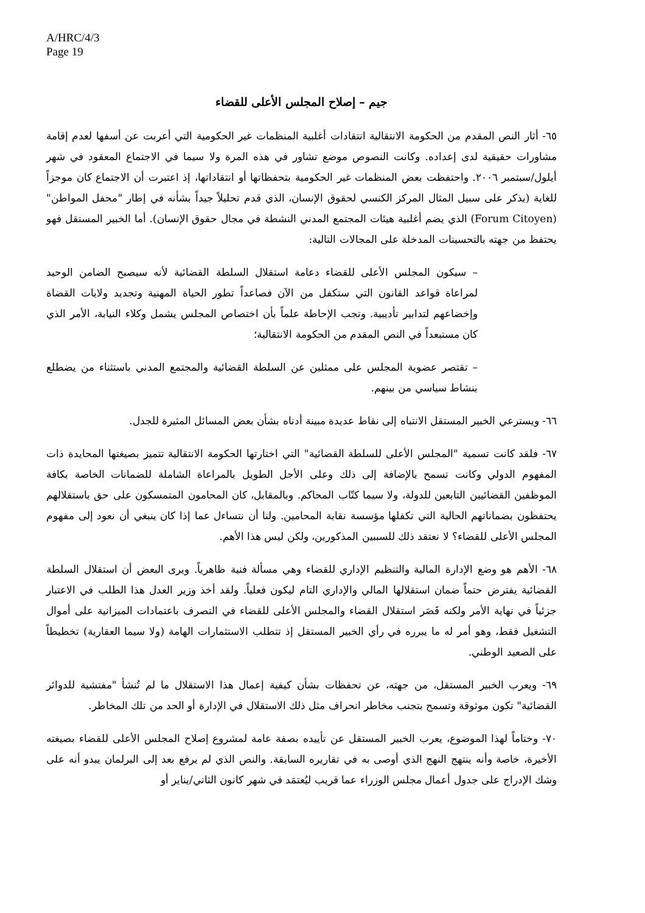A/HRC/4/3
Page 19
جيم – إصلاح المجلس الأعلى للقضاء
٦٥- أثار النص المقدم من الحكومة الانتقالية انتقادات أغلبية المنظمات غير الحكومية التي أعربت عن أسفها لعدم إقامة مشاورات حقيقية لدى إعداده. وكانت النصوص موضع تشاور في هذه المرة ولا سيما في الاجتماع المعقود في شهر أيلول/سبتمبر ٢٠٠٦. واحتفظت بعض المنظمات غير الحكومية بتحفظاتها أو انتقاداتها، إذ اعتبرت أن الاجتماع كان موجزاً للغاية (يذكر على سبيل المثال المركز الكنسي لحقوق الإنسان، الذي قدم تحليلاً جيداً بشأنه في إطار "محفل المواطن" (Forum Citoyen) الذي يضم أغلبية هيئات المجتمع المدني النشطة في مجال حقوق الإنسان). أما الخبير المستقل فهو يحتفظ من جهته بالتحسينات المدخلة على المجالات التالية:
– سيكون المجلس الأعلى للقضاء دعامة استقلال السلطة القضائية لأنه سيصبح الضامن الوحيد لمراعاة قواعد القانون التي ستكفل من الآن فصاعداً تطور الحياة المهنية وتجديد ولايات القضاة وإخضاعهم لتدابير تأديبية. وتجب الإحاطة علماً بأن اختصاص المجلس يشمل وكلاء النيابة، الأمر الذي كان مستبعداً في النص المقدم من الحكومة الانتقالية؛
– تقتصر عضوية المجلس على ممثلين عن السلطة القضائية والمجتمع المدني باستثناء من يضطلع بنشاط سياسي من بينهم.
٦٦- ويسترعي الخبير المستقل الانتباه إلى نقاط عديدة مبينة أدناه بشأن بعض المسائل المثيرة للجدل.
٦٧- فلقد كانت تسمية "المجلس الأعلى للسلطة القضائية" التي اختارتها الحكومة الانتقالية تتميز بصيغتها المحايدة ذات المفهوم الدولي وكانت تسمح بالإضافة إلى ذلك وعلى الأجل الطويل بالمراعاة الشاملة للضمانات الخاصة بكافة الموظفين القضائيين التابعين للدولة، ولا سيما كتّاب المحاكم. وبالمقابل، كان المحامون المتمسكون على حق باستقلالهم يحتفظون بضماناتهم الحالية التي تكفلها مؤسسة نقابة المحامين. ولنا أن نتساءل عما إذا كان ينبغي أن نعود إلى مفهوم المجلس الأعلى للقضاء؟ لا نعتقد ذلك للسببين المذكورين، ولكن ليس هذا الأهم.
٦٨- الأهم هو وضع الإدارة المالية والتنظيم الإداري للقضاء وهي مسألة فنية ظاهرياً. ويرى البعض أن استقلال السلطة القضائية يفترض حتماً ضمان استقلالها المالي والإداري التام ليكون فعلياً. ولقد أخذ وزير العدل هذا الطلب في الاعتبار جزئياً في نهاية الأمر ولكنه قَصَر استقلال القضاء والمجلس الأعلى للقضاء في التصرف باعتمادات الميزانية على أموال التشغيل فقط، وهو أمر له ما يبرره في رأي الخبير المستقل إذ تتطلب الاستثمارات الهامة (ولا سيما العقارية) تخطيطاً على الصعيد الوطني.
٦٩- ويعرب الخبير المستقل، من جهته، عن تحفظات بشأن كيفية إعمال هذا الاستقلال ما لم تُنشأ "مفتشية للدوائر القضائية" تكون موثوقة وتسمح بتجنب مخاطر انحراف مثل ذلك الاستقلال في الإدارة أو الحد من تلك المخاطر.
٧٠- وختاماً لهذا الموضوع، يعرب الخبير المستقل عن تأييده بصفة عامة لمشروع إصلاح المجلس الأعلى للقضاء بصيغته الأخيرة، خاصة وأنه ينتهج النهج الذي أوصى به في تقاريره السابقة. والنص الذي لم يرفع بعد إلى البرلمان يبدو أنه على وشك الإدراج على جدول أعمال مجلس الوزراء عما قريب ليُعتمَد في شهر كانون الثاني/يناير أو